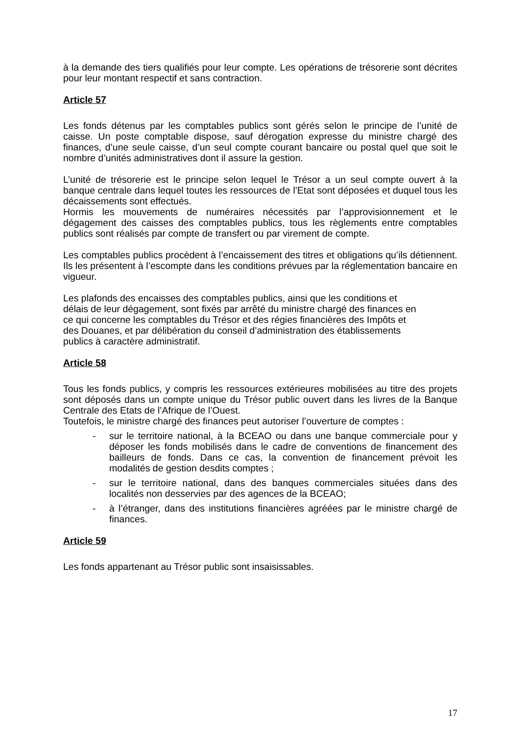à la demande des tiers qualifiés pour leur compte. Les opérations de trésorerie sont décrites pour leur montant respectif et sans contraction.
Article 57
Les fonds détenus par les comptables publics sont gérés selon le principe de l’unité de caisse. Un poste comptable dispose, sauf dérogation expresse du ministre chargé des finances, d’une seule caisse, d’un seul compte courant bancaire ou postal quel que soit le nombre d’unités administratives dont il assure la gestion.
L’unité de trésorerie est le principe selon lequel le Trésor a un seul compte ouvert à la banque centrale dans lequel toutes les ressources de l’Etat sont déposées et duquel tous les décaissements sont effectués.
Hormis les mouvements de numéraires nécessités par l’approvisionnement et le dégagement des caisses des comptables publics, tous les règlements entre comptables publics sont réalisés par compte de transfert ou par virement de compte.
Les comptables publics procèdent à l’encaissement des titres et obligations qu’ils détiennent. Ils les présentent à l’escompte dans les conditions prévues par la réglementation bancaire en vigueur.
Les plafonds des encaisses des comptables publics, ainsi que les conditions et
délais de leur dégagement, sont fixés par arrêté du ministre chargé des finances en
ce qui concerne les comptables du Trésor et des régies financières des Impôts et
des Douanes, et par délibération du conseil d’administration des établissements
publics à caractère administratif.
Article 58
Tous les fonds publics, y compris les ressources extérieures mobilisées au titre des projets sont déposés dans un compte unique du Trésor public ouvert dans les livres de la Banque Centrale des Etats de l’Afrique de l’Ouest.
Toutefois, le ministre chargé des finances peut autoriser l’ouverture de comptes :
- sur le territoire national, à la BCEAO ou dans une banque commerciale pour y déposer les fonds mobilisés dans le cadre de conventions de financement des bailleurs de fonds. Dans ce cas, la convention de financement prévoit les modalités de gestion desdits comptes ;
- sur le territoire national, dans des banques commerciales situées dans des localités non desservies par des agences de la BCEAO;
- à l’étranger, dans des institutions financières agréées par le ministre chargé de finances.
Article 59
Les fonds appartenant au Trésor public sont insaisissables.
17